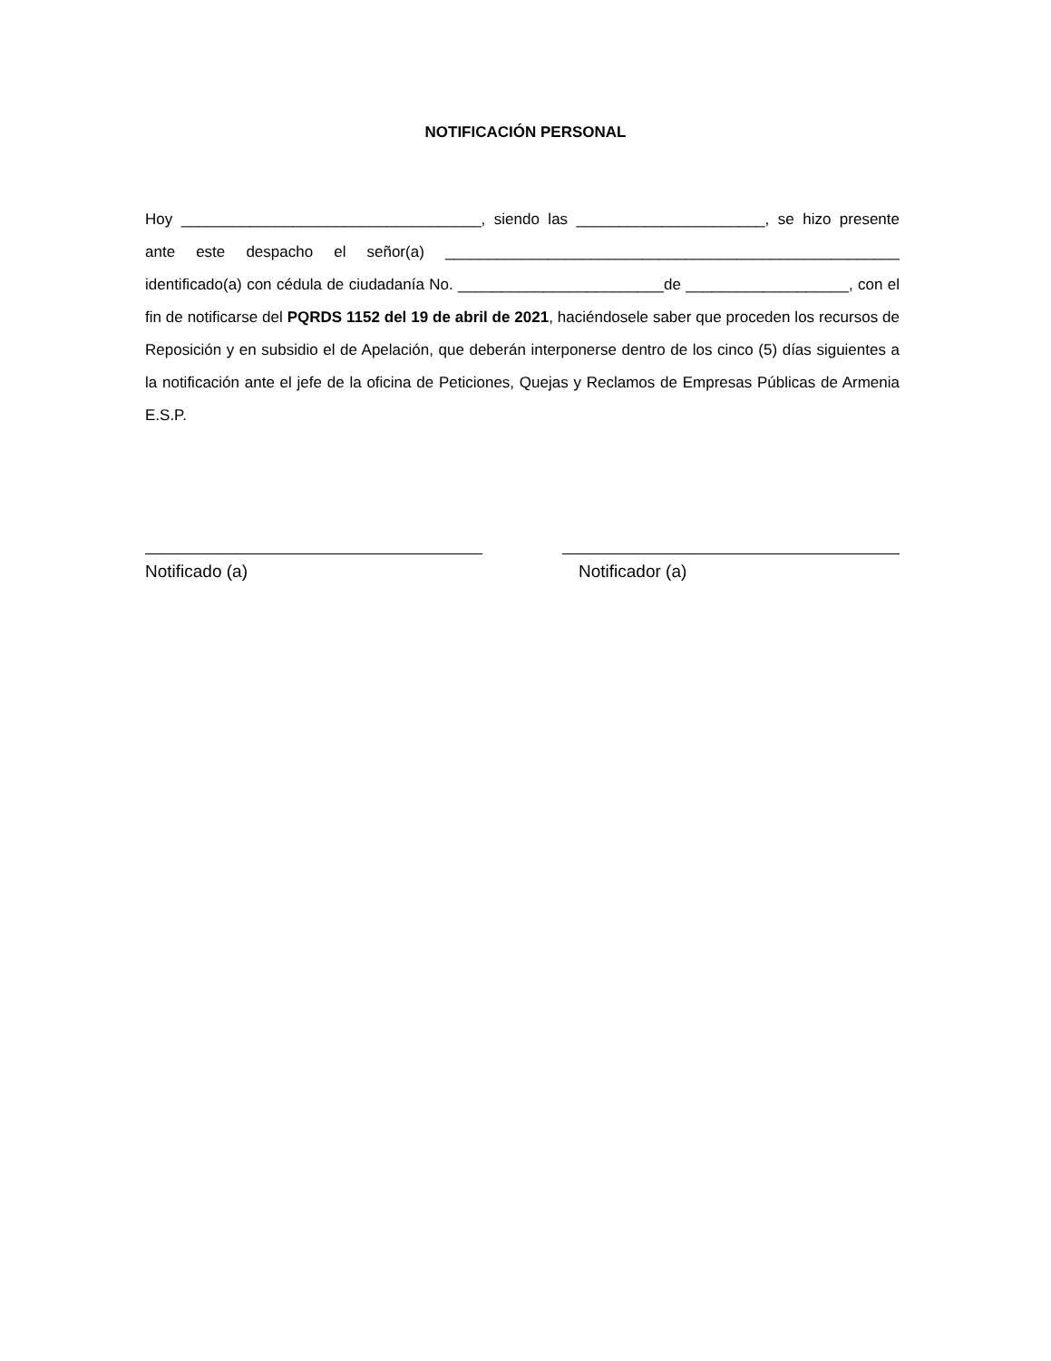NOTIFICACIÓN PERSONAL
Hoy ___________________________________, siendo las ______________________, se hizo presente ante este despacho el señor(a) _____________________________________________________ identificado(a) con cédula de ciudadanía No. ________________________de ___________________, con el fin de notificarse del PQRDS 1152 del 19 de abril de 2021, haciéndosele saber que proceden los recursos de Reposición y en subsidio el de Apelación, que deberán interponerse dentro de los cinco (5) días siguientes a la notificación ante el jefe de la oficina de Peticiones, Quejas y Reclamos de Empresas Públicas de Armenia E.S.P.
Notificado (a) Notificador (a)